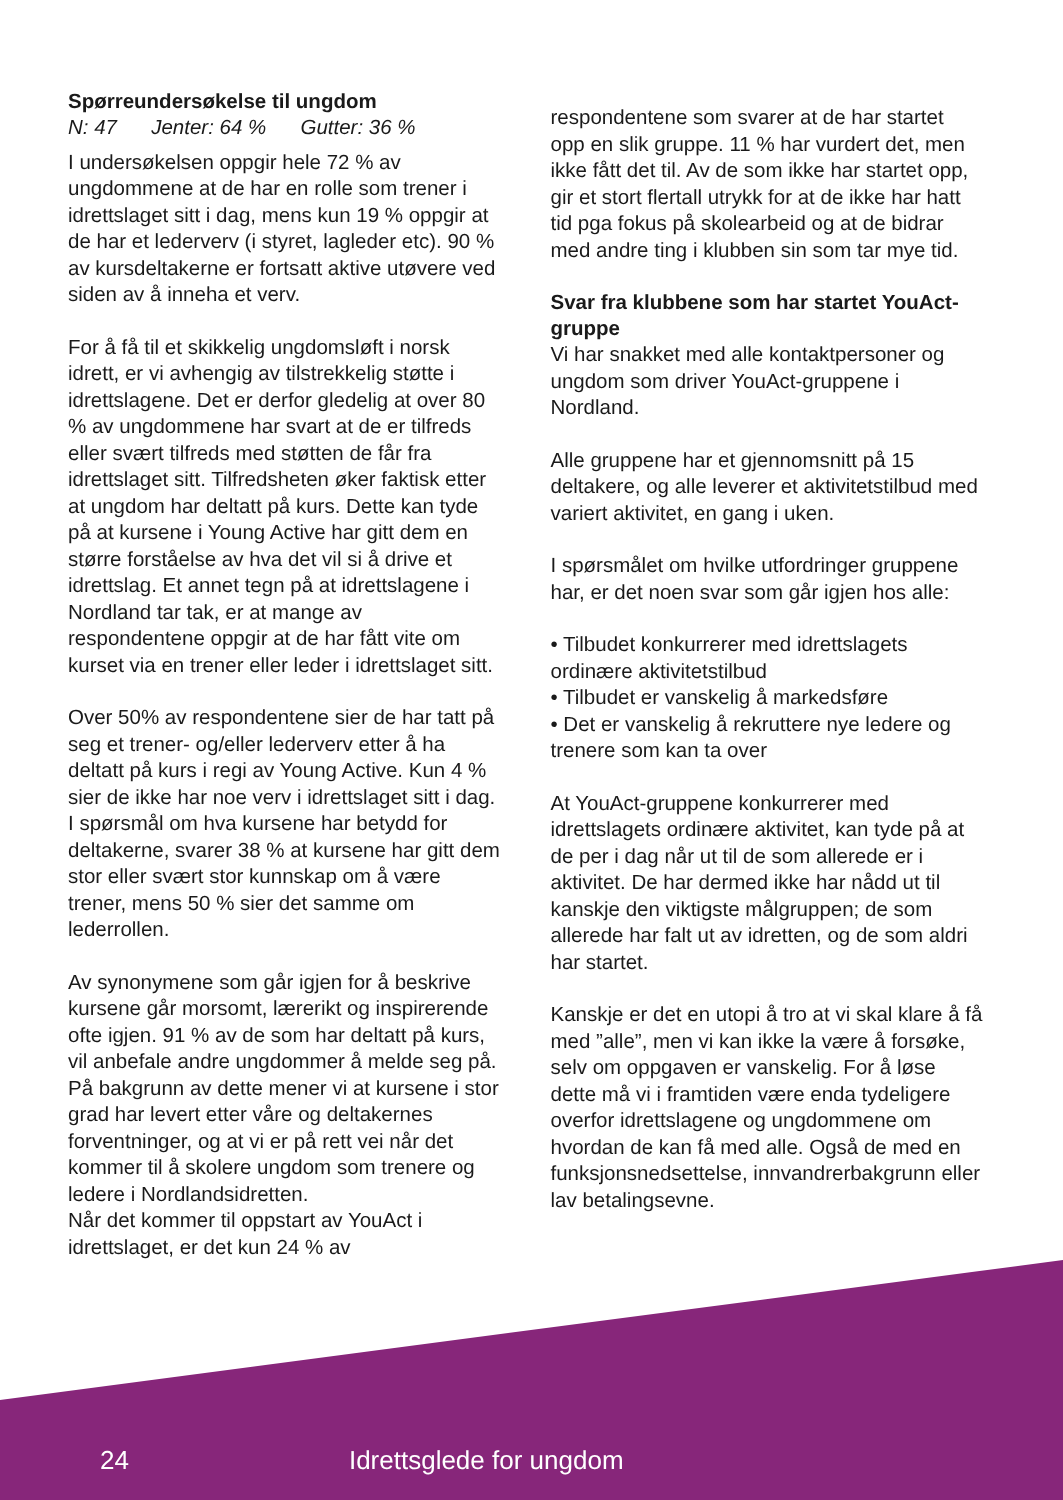Spørreundersøkelse til ungdom
N: 47 Jenter: 64 % Gutter: 36 %
I undersøkelsen oppgir hele 72 % av ungdommene at de har en rolle som trener i idrettslaget sitt i dag, mens kun 19 % oppgir at de har et lederverv (i styret, lagleder etc). 90 % av kursdeltakerne er fortsatt aktive utøvere ved siden av å inneha et verv.
For å få til et skikkelig ungdomsløft i norsk idrett, er vi avhengig av tilstrekkelig støtte i idrettslagene. Det er derfor gledelig at over 80 % av ungdommene har svart at de er tilfreds eller svært tilfreds med støtten de får fra idrettslaget sitt. Tilfredsheten øker faktisk etter at ungdom har deltatt på kurs. Dette kan tyde på at kursene i Young Active har gitt dem en større forståelse av hva det vil si å drive et idrettslag. Et annet tegn på at idrettslagene i Nordland tar tak, er at mange av respondentene oppgir at de har fått vite om kurset via en trener eller leder i idrettslaget sitt.
Over 50% av respondentene sier de har tatt på seg et trener- og/eller lederverv etter å ha deltatt på kurs i regi av Young Active. Kun 4 % sier de ikke har noe verv i idrettslaget sitt i dag. I spørsmål om hva kursene har betydd for deltakerne, svarer 38 % at kursene har gitt dem stor eller svært stor kunnskap om å være trener, mens 50 % sier det samme om lederrollen.
Av synonymene som går igjen for å beskrive kursene går morsomt, lærerikt og inspirerende ofte igjen. 91 % av de som har deltatt på kurs, vil anbefale andre ungdommer å melde seg på.
På bakgrunn av dette mener vi at kursene i stor grad har levert etter våre og deltakernes forventninger, og at vi er på rett vei når det kommer til å skolere ungdom som trenere og ledere i Nordlandsidretten.
Når det kommer til oppstart av YouAct i idrettslaget, er det kun 24 % av
respondentene som svarer at de har startet opp en slik gruppe. 11 % har vurdert det, men ikke fått det til. Av de som ikke har startet opp, gir et stort flertall utrykk for at de ikke har hatt tid pga fokus på skolearbeid og at de bidrar med andre ting i klubben sin som tar mye tid.
Svar fra klubbene som har startet YouAct-gruppe
Vi har snakket med alle kontaktpersoner og ungdom som driver YouAct-gruppene i Nordland.
Alle gruppene har et gjennomsnitt på 15 deltakere, og alle leverer et aktivitetstilbud med variert aktivitet, en gang i uken.
I spørsmålet om hvilke utfordringer gruppene har, er det noen svar som går igjen hos alle:
• Tilbudet konkurrerer med idrettslagets ordinære aktivitetstilbud
• Tilbudet er vanskelig å markedsføre
• Det er vanskelig å rekruttere nye ledere og trenere som kan ta over
At YouAct-gruppene konkurrerer med idrettslagets ordinære aktivitet, kan tyde på at de per i dag når ut til de som allerede er i aktivitet. De har dermed ikke har nådd ut til kanskje den viktigste målgruppen; de som allerede har falt ut av idretten, og de som aldri har startet.
Kanskje er det en utopi å tro at vi skal klare å få med ”alle”, men vi kan ikke la være å forsøke, selv om oppgaven er vanskelig. For å løse dette må vi i framtiden være enda tydeligere overfor idrettslagene og ungdommene om hvordan de kan få med alle. Også de med en funksjonsnedsettelse, innvandrerbakgrunn eller lav betalingsevne.
24 Idrettsglede for ungdom